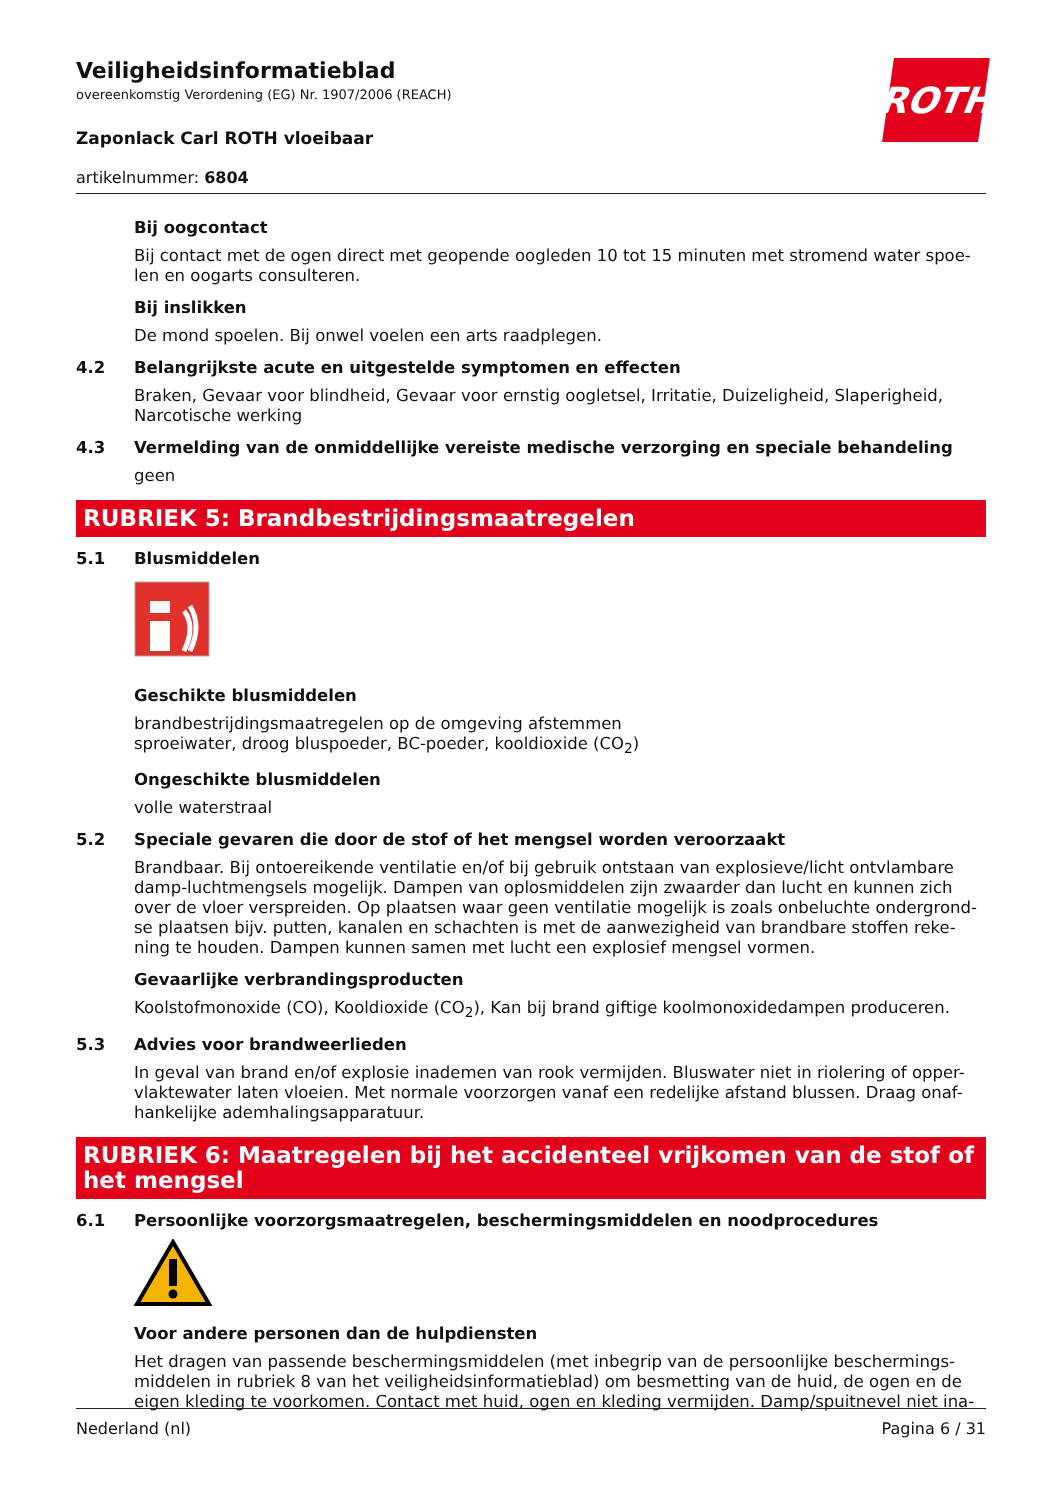Veiligheidsinformatieblad
overeenkomstig Verordening (EG) Nr. 1907/2006 (REACH)
Zaponlack Carl ROTH vloeibaar
artikelnummer: 6804
ROTH
Bij oogcontact
Bij contact met de ogen direct met geopende oogleden 10 tot 15 minuten met stromend water spoe-len en oogarts consulteren.
Bij inslikken
De mond spoelen. Bij onwel voelen een arts raadplegen.
4.2 Belangrijkste acute en uitgestelde symptomen en effecten
Braken, Gevaar voor blindheid, Gevaar voor ernstig oogletsel, Irritatie, Duizeligheid, Slaperigheid, Narcotische werking
4.3 Vermelding van de onmiddellijke vereiste medische verzorging en speciale behandeling
geen
RUBRIEK 5: Brandbestrijdingsmaatregelen
5.1 Blusmiddelen
Geschikte blusmiddelen
brandbestrijdingsmaatregelen op de omgeving afstemmen
sproeiwater, droog bluspoeder, BC-poeder, kooldioxide (CO<sub>2</sub>)
Ongeschikte blusmiddelen
volle waterstraal
5.2 Speciale gevaren die door de stof of het mengsel worden veroorzaakt
Brandbaar. Bij ontoereikende ventilatie en/of bij gebruik ontstaan van explosieve/licht ontvlambare damp-luchtmengsels mogelijk. Dampen van oplosmiddelen zijn zwaarder dan lucht en kunnen zich over de vloer verspreiden. Op plaatsen waar geen ventilatie mogelijk is zoals onbeluchte ondergrond-se plaatsen bijv. putten, kanalen en schachten is met de aanwezigheid van brandbare stoffen reke-ning te houden. Dampen kunnen samen met lucht een explosief mengsel vormen.
Gevaarlijke verbrandingsproducten
Koolstofmonoxide (CO), Kooldioxide (CO<sub>2</sub>), Kan bij brand giftige koolmonoxidedampen produceren.
5.3 Advies voor brandweerlieden
In geval van brand en/of explosie inademen van rook vermijden. Bluswater niet in riolering of opper-vlaktewater laten vloeien. Met normale voorzorgen vanaf een redelijke afstand blussen. Draag onaf-hankelijke ademhalingsapparatuur.
RUBRIEK 6: Maatregelen bij het accidenteel vrijkomen van de stof of het mengsel
6.1 Persoonlijke voorzorgsmaatregelen, beschermingsmiddelen en noodprocedures
Voor andere personen dan de hulpdiensten
Het dragen van passende beschermingsmiddelen (met inbegrip van de persoonlijke beschermings-middelen in rubriek 8 van het veiligheidsinformatieblad) om besmetting van de huid, de ogen en de eigen kleding te voorkomen. Contact met huid, ogen en kleding vermijden. Damp/spuitnevel niet ina-
Nederland (nl) Pagina 6 / 31